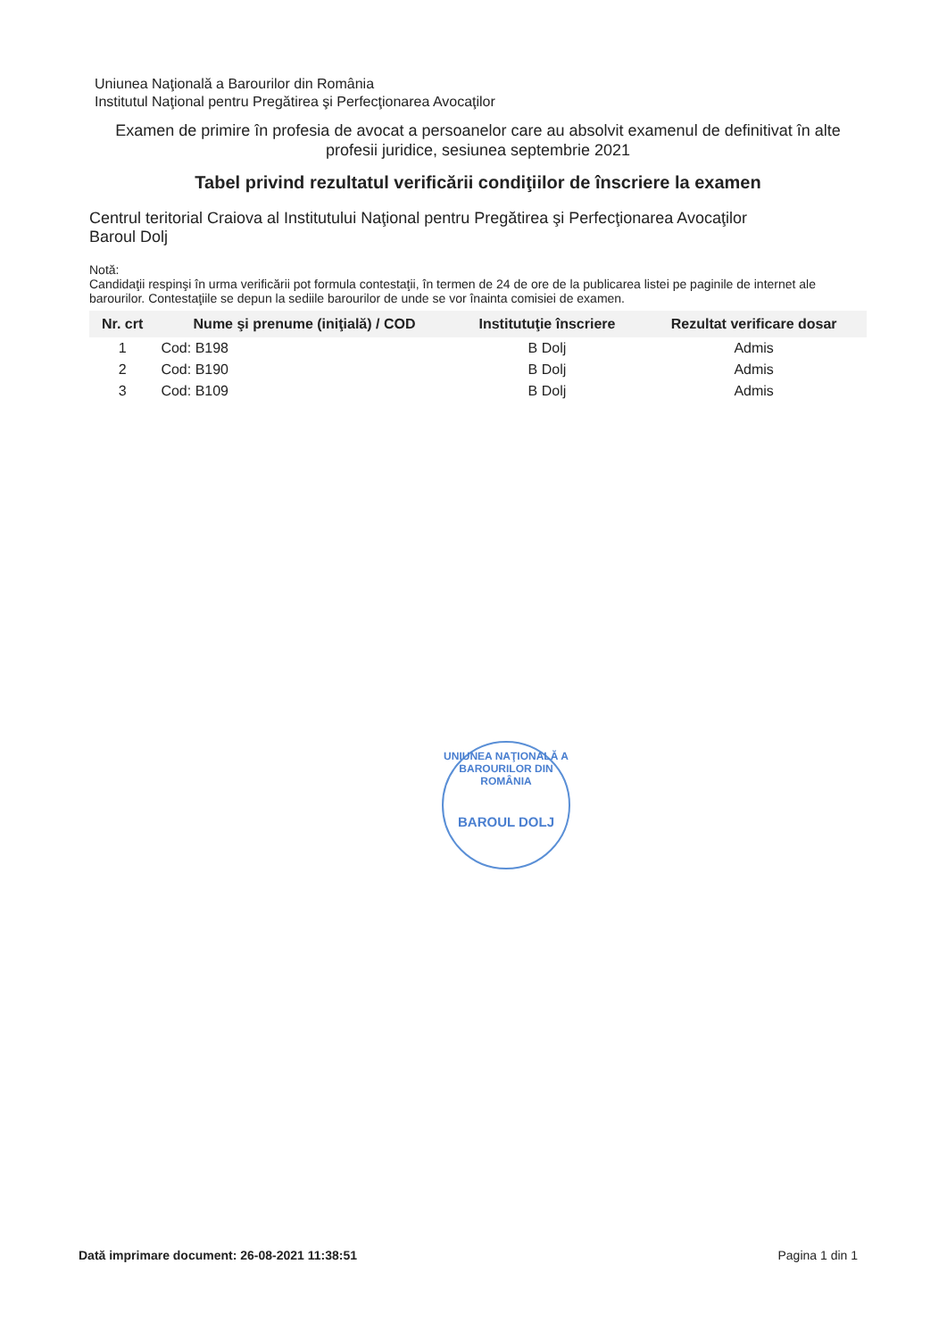Uniunea Naţională a Barourilor din România
Institutul Naţional pentru Pregătirea şi Perfecţionarea Avocaţilor
Examen de primire în profesia de avocat a persoanelor care au absolvit examenul de definitivat în alte profesii juridice, sesiunea septembrie 2021
Tabel privind rezultatul verificării condiţiilor de înscriere la examen
Centrul teritorial Craiova al Institutului Naţional pentru Pregătirea şi Perfecţionarea Avocaţilor
Baroul Dolj
Notă:
Candidaţii respinşi în urma verificării pot formula contestaţii, în termen de 24 de ore de la publicarea listei pe paginile de internet ale barourilor. Contestaţiile se depun la sediile barourilor de unde se vor înainta comisiei de examen.
| Nr. crt | Nume şi prenume (iniţială) / COD | Institutuţie înscriere | Rezultat verificare dosar |
| --- | --- | --- | --- |
| 1 | Cod: B198 | B Dolj | Admis |
| 2 | Cod: B190 | B Dolj | Admis |
| 3 | Cod: B109 | B Dolj | Admis |
UNIUNEA NAŢIONALĂ A BAROURILOR DIN ROMÂNIA
BAROUL DOLJ
Dată imprimare document: 26-08-2021 11:38:51 Pagina 1 din 1